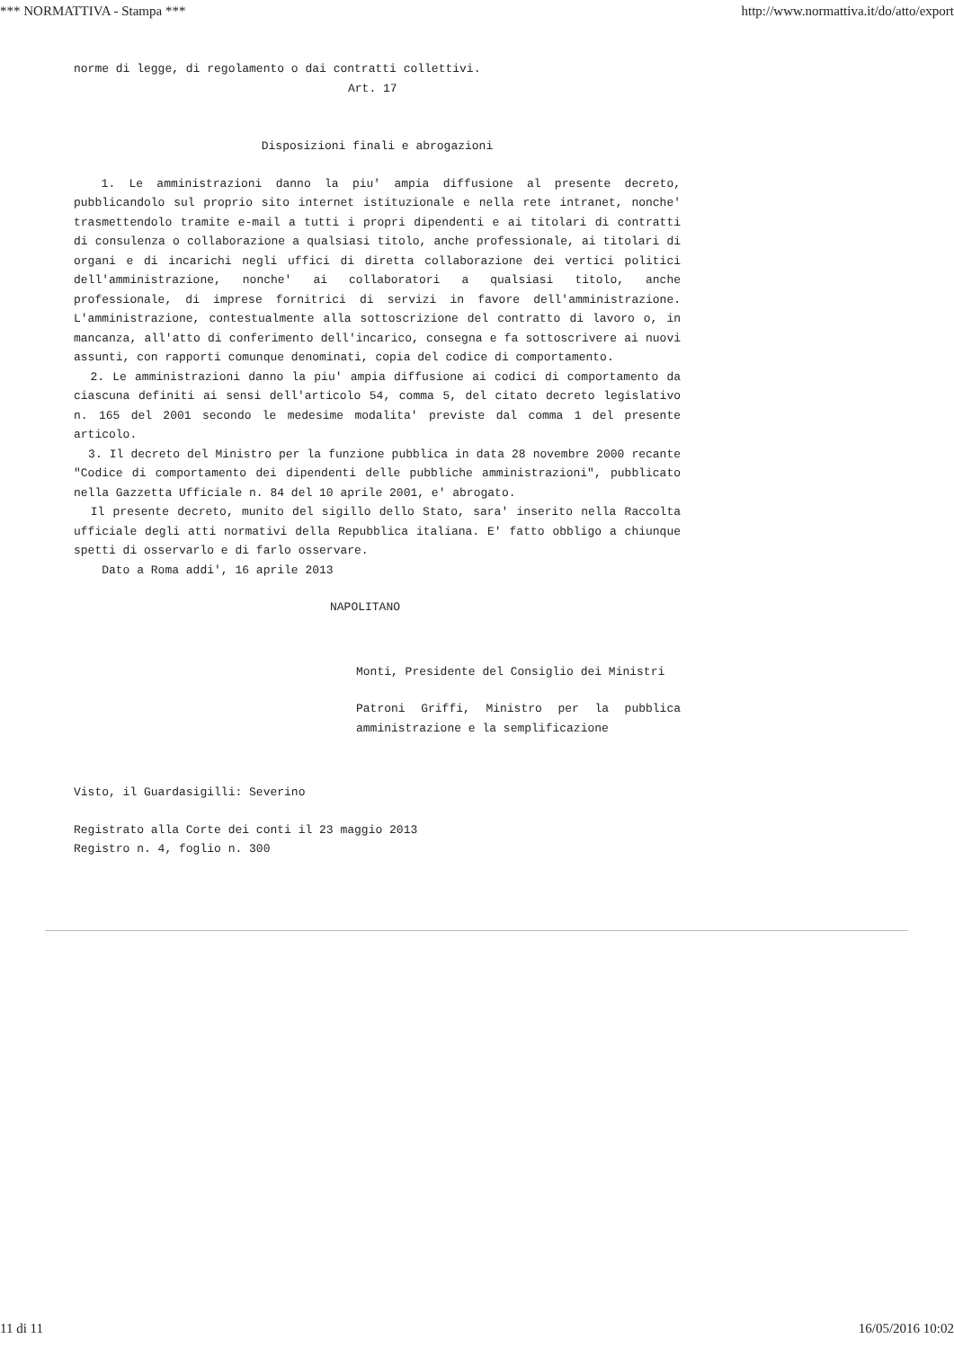*** NORMATTIVA - Stampa *** http://www.normattiva.it/do/atto/export
norme di legge, di regolamento o dai contratti collettivi.
Art. 17
Disposizioni finali e abrogazioni
1. Le amministrazioni danno la piu' ampia diffusione al presente decreto, pubblicandolo sul proprio sito internet istituzionale e nella rete intranet, nonche' trasmettendolo tramite e-mail a tutti i propri dipendenti e ai titolari di contratti di consulenza o collaborazione a qualsiasi titolo, anche professionale, ai titolari di organi e di incarichi negli uffici di diretta collaborazione dei vertici politici dell'amministrazione, nonche' ai collaboratori a qualsiasi titolo, anche professionale, di imprese fornitrici di servizi in favore dell'amministrazione. L'amministrazione, contestualmente alla sottoscrizione del contratto di lavoro o, in mancanza, all'atto di conferimento dell'incarico, consegna e fa sottoscrivere ai nuovi assunti, con rapporti comunque denominati, copia del codice di comportamento.
2. Le amministrazioni danno la piu' ampia diffusione ai codici di comportamento da ciascuna definiti ai sensi dell'articolo 54, comma 5, del citato decreto legislativo n. 165 del 2001 secondo le medesime modalita' previste dal comma 1 del presente articolo.
3. Il decreto del Ministro per la funzione pubblica in data 28 novembre 2000 recante "Codice di comportamento dei dipendenti delle pubbliche amministrazioni", pubblicato nella Gazzetta Ufficiale n. 84 del 10 aprile 2001, e' abrogato.
Il presente decreto, munito del sigillo dello Stato, sara' inserito nella Raccolta ufficiale degli atti normativi della Repubblica italiana. E' fatto obbligo a chiunque spetti di osservarlo e di farlo osservare.
Dato a Roma addi', 16 aprile 2013
NAPOLITANO
Monti, Presidente del Consiglio dei Ministri
Patroni Griffi, Ministro per la pubblica amministrazione e la semplificazione
Visto, il Guardasigilli: Severino
Registrato alla Corte dei conti il 23 maggio 2013
Registro n. 4, foglio n. 300
11 di 11 16/05/2016 10:02